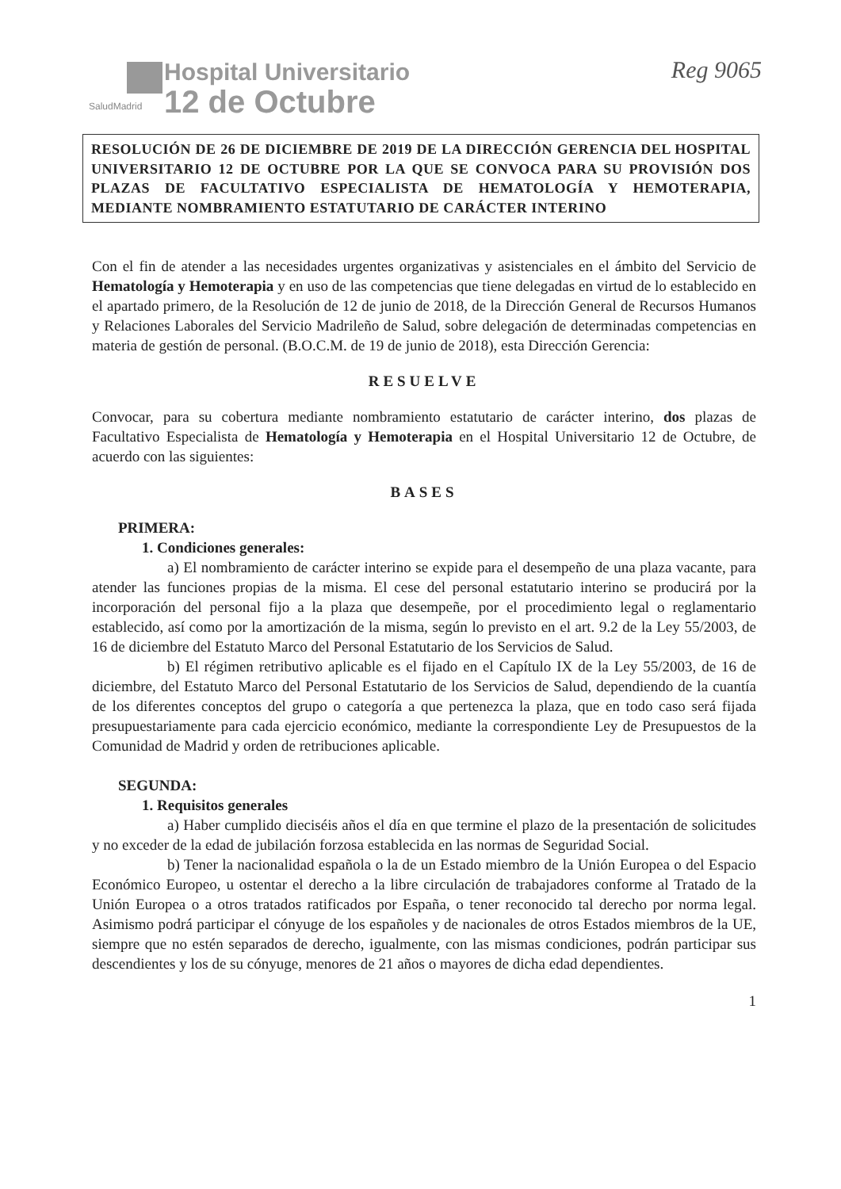SaludMadrid
Hospital Universitario
12 de Octubre
Reg 9065
RESOLUCIÓN DE 26 DE DICIEMBRE DE 2019 DE LA DIRECCIÓN GERENCIA DEL HOSPITAL UNIVERSITARIO 12 DE OCTUBRE POR LA QUE SE CONVOCA PARA SU PROVISIÓN DOS PLAZAS DE FACULTATIVO ESPECIALISTA DE HEMATOLOGÍA Y HEMOTERAPIA, MEDIANTE NOMBRAMIENTO ESTATUTARIO DE CARÁCTER INTERINO
Con el fin de atender a las necesidades urgentes organizativas y asistenciales en el ámbito del Servicio de Hematología y Hemoterapia y en uso de las competencias que tiene delegadas en virtud de lo establecido en el apartado primero, de la Resolución de 12 de junio de 2018, de la Dirección General de Recursos Humanos y Relaciones Laborales del Servicio Madrileño de Salud, sobre delegación de determinadas competencias en materia de gestión de personal. (B.O.C.M. de 19 de junio de 2018), esta Dirección Gerencia:
RESUELVE
Convocar, para su cobertura mediante nombramiento estatutario de carácter interino, dos plazas de Facultativo Especialista de Hematología y Hemoterapia en el Hospital Universitario 12 de Octubre, de acuerdo con las siguientes:
BASES
PRIMERA:
1. Condiciones generales:
a) El nombramiento de carácter interino se expide para el desempeño de una plaza vacante, para atender las funciones propias de la misma. El cese del personal estatutario interino se producirá por la incorporación del personal fijo a la plaza que desempeñe, por el procedimiento legal o reglamentario establecido, así como por la amortización de la misma, según lo previsto en el art. 9.2 de la Ley 55/2003, de 16 de diciembre del Estatuto Marco del Personal Estatutario de los Servicios de Salud.
b) El régimen retributivo aplicable es el fijado en el Capítulo IX de la Ley 55/2003, de 16 de diciembre, del Estatuto Marco del Personal Estatutario de los Servicios de Salud, dependiendo de la cuantía de los diferentes conceptos del grupo o categoría a que pertenezca la plaza, que en todo caso será fijada presupuestariamente para cada ejercicio económico, mediante la correspondiente Ley de Presupuestos de la Comunidad de Madrid y orden de retribuciones aplicable.
SEGUNDA:
1. Requisitos generales
a) Haber cumplido dieciséis años el día en que termine el plazo de la presentación de solicitudes y no exceder de la edad de jubilación forzosa establecida en las normas de Seguridad Social.
b) Tener la nacionalidad española o la de un Estado miembro de la Unión Europea o del Espacio Económico Europeo, u ostentar el derecho a la libre circulación de trabajadores conforme al Tratado de la Unión Europea o a otros tratados ratificados por España, o tener reconocido tal derecho por norma legal. Asimismo podrá participar el cónyuge de los españoles y de nacionales de otros Estados miembros de la UE, siempre que no estén separados de derecho, igualmente, con las mismas condiciones, podrán participar sus descendientes y los de su cónyuge, menores de 21 años o mayores de dicha edad dependientes.
1